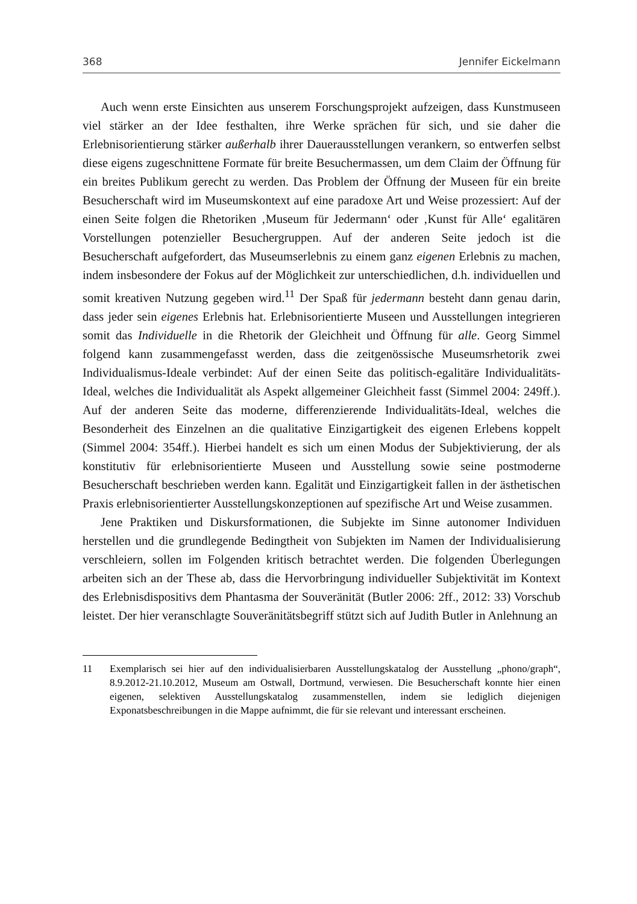368 Jennifer Eickelmann
Auch wenn erste Einsichten aus unserem Forschungsprojekt aufzeigen, dass Kunstmuseen viel stärker an der Idee festhalten, ihre Werke sprächen für sich, und sie daher die Erlebnisorientierung stärker außerhalb ihrer Dauerausstellungen verankern, so entwerfen selbst diese eigens zugeschnittene Formate für breite Besuchermassen, um dem Claim der Öffnung für ein breites Publikum gerecht zu werden. Das Problem der Öffnung der Museen für ein breite Besucherschaft wird im Museumskontext auf eine paradoxe Art und Weise prozessiert: Auf der einen Seite folgen die Rhetoriken ‚Museum für Jedermann‘ oder ‚Kunst für Alle‘ egalitären Vorstellungen potenzieller Besuchergruppen. Auf der anderen Seite jedoch ist die Besucherschaft aufgefordert, das Museumserlebnis zu einem ganz eigenen Erlebnis zu machen, indem insbesondere der Fokus auf der Möglichkeit zur unterschiedlichen, d.h. individuellen und somit kreativen Nutzung gegeben wird.<sup>11</sup> Der Spaß für jedermann besteht dann genau darin, dass jeder sein eigenes Erlebnis hat. Erlebnisorientierte Museen und Ausstellungen integrieren somit das Individuelle in die Rhetorik der Gleichheit und Öffnung für alle. Georg Simmel folgend kann zusammengefasst werden, dass die zeitgenössische Museumsrhetorik zwei Individualismus-Ideale verbindet: Auf der einen Seite das politisch-egalitäre Individualitäts-Ideal, welches die Individualität als Aspekt allgemeiner Gleichheit fasst (Simmel 2004: 249ff.). Auf der anderen Seite das moderne, differenzierende Individualitäts-Ideal, welches die Besonderheit des Einzelnen an die qualitative Einzigartigkeit des eigenen Erlebens koppelt (Simmel 2004: 354ff.). Hierbei handelt es sich um einen Modus der Subjektivierung, der als konstitutiv für erlebnisorientierte Museen und Ausstellung sowie seine postmoderne Besucherschaft beschrieben werden kann. Egalität und Einzigartigkeit fallen in der ästhetischen Praxis erlebnisorientierter Ausstellungskonzeptionen auf spezifische Art und Weise zusammen.
Jene Praktiken und Diskursformationen, die Subjekte im Sinne autonomer Individuen herstellen und die grundlegende Bedingtheit von Subjekten im Namen der Individualisierung verschleiern, sollen im Folgenden kritisch betrachtet werden. Die folgenden Überlegungen arbeiten sich an der These ab, dass die Hervorbringung individueller Subjektivität im Kontext des Erlebnisdispositivs dem Phantasma der Souveränität (Butler 2006: 2ff., 2012: 33) Vorschub leistet. Der hier veranschlagte Souveränitätsbegriff stützt sich auf Judith Butler in Anlehnung an
11 Exemplarisch sei hier auf den individualisierbaren Ausstellungskatalog der Ausstellung „phono/graph“, 8.9.2012-21.10.2012, Museum am Ostwall, Dortmund, verwiesen. Die Besucherschaft konnte hier einen eigenen, selektiven Ausstellungskatalog zusammenstellen, indem sie lediglich diejenigen Exponatsbeschreibungen in die Mappe aufnimmt, die für sie relevant und interessant erscheinen.